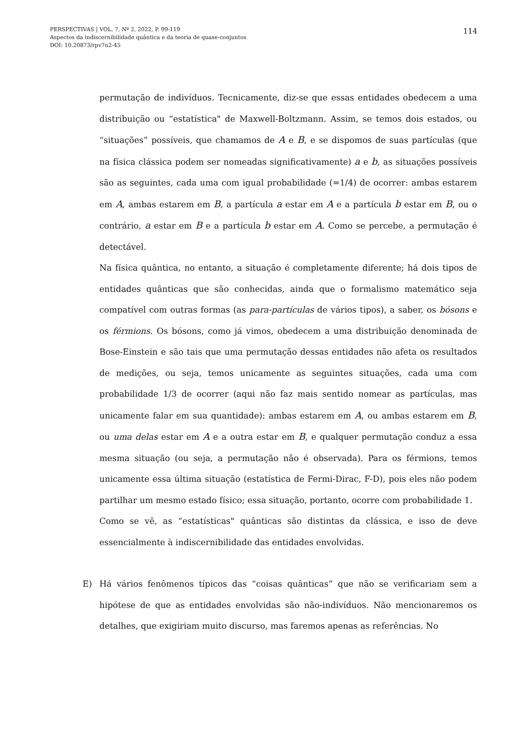PERSPECTIVAS | VOL. 7, Nº 2, 2022, P. 99-119
Aspectos da indiscernibilidade quântica e da teoria de quase-conjuntos
DOI: 10.20873/rpv7n2-45
114
permutação de indivíduos. Tecnicamente, diz-se que essas entidades obedecem a uma distribuição ou “estatística" de Maxwell-Boltzmann. Assim, se temos dois estados, ou “situações” possíveis, que chamamos de A e B, e se dispomos de suas partículas (que na física clássica podem ser nomeadas significativamente) a e b, as situações possíveis são as seguintes, cada uma com igual probabilidade (=1/4) de ocorrer: ambas estarem em A, ambas estarem em B, a partícula a estar em A e a partícula b estar em B, ou o contrário, a estar em B e a partícula b estar em A. Como se percebe, a permutação é detectável.
Na física quântica, no entanto, a situação é completamente diferente; há dois tipos de entidades quânticas que são conhecidas, ainda que o formalismo matemático seja compatível com outras formas (as para-partículas de vários tipos), a saber, os bósons e os férmions. Os bósons, como já vimos, obedecem a uma distribuição denominada de Bose-Einstein e são tais que uma permutação dessas entidades não afeta os resultados de medições, ou seja, temos unicamente as seguintes situações, cada uma com probabilidade 1/3 de ocorrer (aqui não faz mais sentido nomear as partículas, mas unicamente falar em sua quantidade): ambas estarem em A, ou ambas estarem em B, ou uma delas estar em A e a outra estar em B, e qualquer permutação conduz a essa mesma situação (ou seja, a permutação não é observada). Para os férmions, temos unicamente essa última situação (estatística de Fermi-Dirac, F-D), pois eles não podem partilhar um mesmo estado físico; essa situação, portanto, ocorre com probabilidade 1.
Como se vê, as “estatísticas" quânticas são distintas da clássica, e isso de deve essencialmente à indiscernibilidade das entidades envolvidas.
E) Há vários fenômenos típicos das “coisas quânticas” que não se verificariam sem a hipótese de que as entidades envolvidas são não-indivíduos. Não mencionaremos os detalhes, que exigiriam muito discurso, mas faremos apenas as referências. No